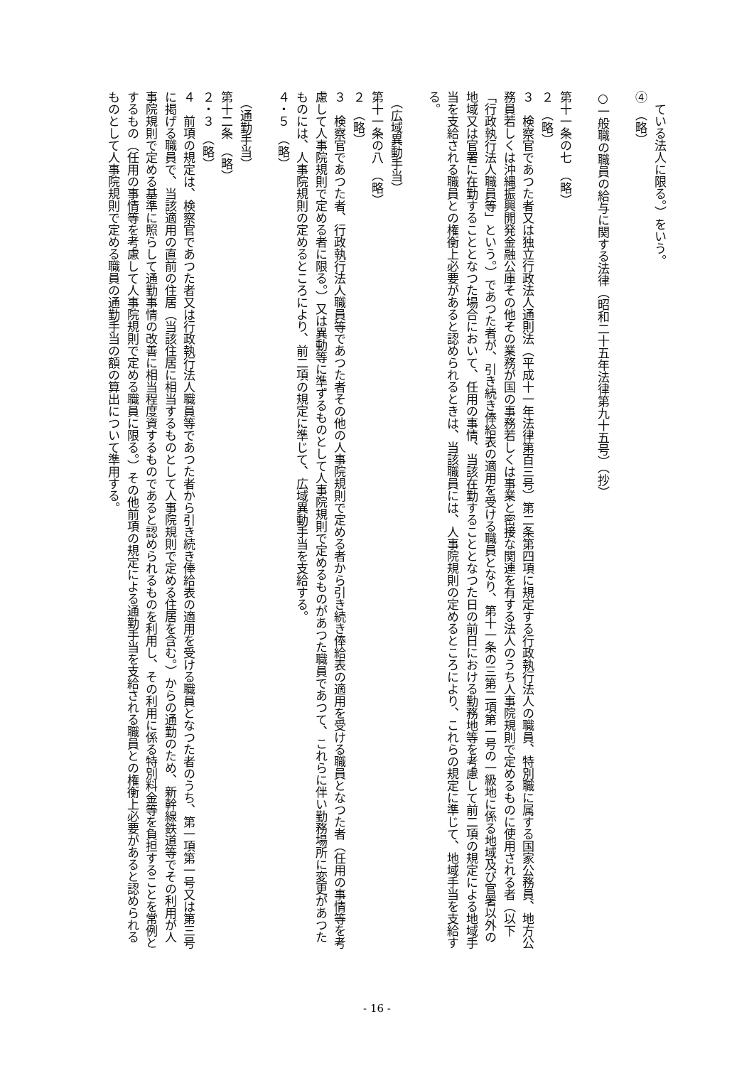ている法人に限る。）をいう。
④　（略）
　
○一般職の職員の給与に関する法律（昭和二十五年法律第九十五号）（抄）
　
第十一条の七　（略）
２　（略）
３　検察官であつた者又は独立行政法人通則法（平成十一年法律第百三号）第二条第四項に規定する行政執行法人の職員、特別職に属する国家公務員、地方公務員若しくは沖縄振興開発金融公庫その他その業務が国の事務若しくは事業と密接な関連を有する法人のうち人事院規則で定めるものに使用される者（以下「行政執行法人職員等」という。）であつた者が、引き続き俸給表の適用を受ける職員となり、第十一条の三第二項第一号の一級地に係る地域及び官署以外の地域又は官署に在勤することとなつた場合において、任用の事情、当該在勤することとなつた日の前日における勤務地等を考慮して前二項の規定による地域手当を支給される職員との権衡上必要があると認められるときは、当該職員には、人事院規則の定めるところにより、これらの規定に準じて、地域手当を支給する。
　
　（広域異動手当）
第十一条の八　（略）
２　（略）
３　検察官であつた者、行政執行法人職員等であつた者その他の人事院規則で定める者から引き続き俸給表の適用を受ける職員となつた者（任用の事情等を考慮して人事院規則で定める者に限る。）又は異動等に準ずるものとして人事院規則で定めるものがあつた職員であつて、これらに伴い勤務場所に変更があつたものには、人事院規則の定めるところにより、前二項の規定に準じて、広域異動手当を支給する。
４・５　（略）
　
　（通勤手当）
第十二条　（略）
２・３　（略）
４　前項の規定は、検察官であつた者又は行政執行法人職員等であつた者から引き続き俸給表の適用を受ける職員となつた者のうち、第一項第一号又は第三号に掲げる職員で、当該適用の直前の住居（当該住居に相当するものとして人事院規則で定める住居を含む。）からの通勤のため、新幹線鉄道等でその利用が人事院規則で定める基準に照らして通勤事情の改善に相当程度資するものであると認められるものを利用し、その利用に係る特別料金等を負担することを常例とするもの（任用の事情等を考慮して人事院規則で定める職員に限る。）その他前項の規定による通勤手当を支給される職員との権衡上必要があると認められるものとして人事院規則で定める職員の通勤手当の額の算出について準用する。
- 16 -